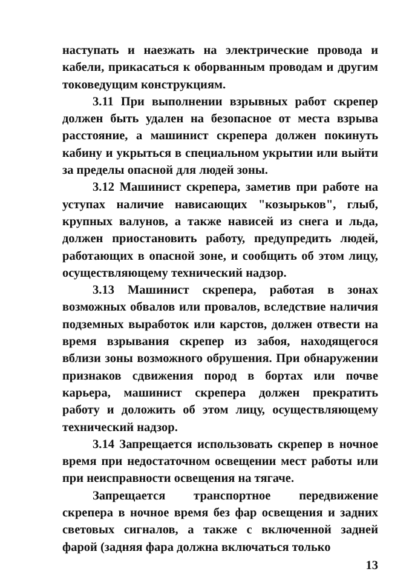наступать и наезжать на электрические провода и кабели, прикасаться к оборванным проводам и другим токоведущим конструкциям.
3.11 При выполнении взрывных работ скрепер должен быть удален на безопасное от места взрыва расстояние, а машинист скрепера должен покинуть кабину и укрыться в специальном укрытии или выйти за пределы опасной для людей зоны.
3.12 Машинист скрепера, заметив при работе на уступах наличие нависающих "козырьков", глыб, крупных валунов, а также нависей из снега и льда, должен приостановить работу, предупредить людей, работающих в опасной зоне, и сообщить об этом лицу, осуществляющему технический надзор.
3.13 Машинист скрепера, работая в зонах возможных обвалов или провалов, вследствие наличия подземных выработок или карстов, должен отвести на время взрывания скрепер из забоя, находящегося вблизи зоны возможного обрушения. При обнаружении признаков сдвижения пород в бортах или почве карьера, машинист скрепера должен прекратить работу и доложить об этом лицу, осуществляющему технический надзор.
3.14 Запрещается использовать скрепер в ночное время при недостаточном освещении мест работы или при неисправности освещения на тягаче.
Запрещается транспортное передвижение скрепера в ночное время без фар освещения и задних световых сигналов, а также с включенной задней фарой (задняя фара должна включаться только
13